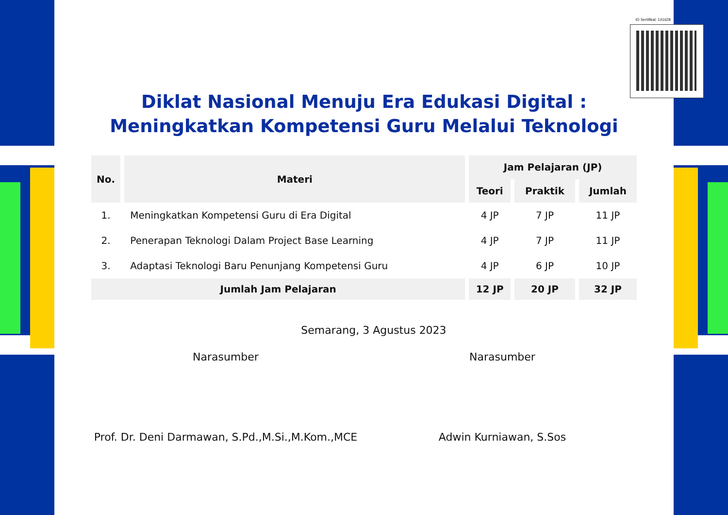ID Sertifikat: 141628
Diklat Nasional Menuju Era Edukasi Digital :
Meningkatkan Kompetensi Guru Melalui Teknologi
| No. | Materi | Jam Pelajaran (JP) | | |
| --- | --- | --- | --- | --- |
| | | Teori | Praktik | Jumlah |
| 1. | Meningkatkan Kompetensi Guru di Era Digital | 4 JP | 7 JP | 11 JP |
| 2. | Penerapan Teknologi Dalam Project Base Learning | 4 JP | 7 JP | 11 JP |
| 3. | Adaptasi Teknologi Baru Penunjang Kompetensi Guru | 4 JP | 6 JP | 10 JP |
| Jumlah Jam Pelajaran | | 12 JP | 20 JP | 32 JP |
Semarang, 3 Agustus 2023
Narasumber
Prof. Dr. Deni Darmawan, S.Pd.,M.Si.,M.Kom.,MCE
Narasumber
Adwin Kurniawan, S.Sos